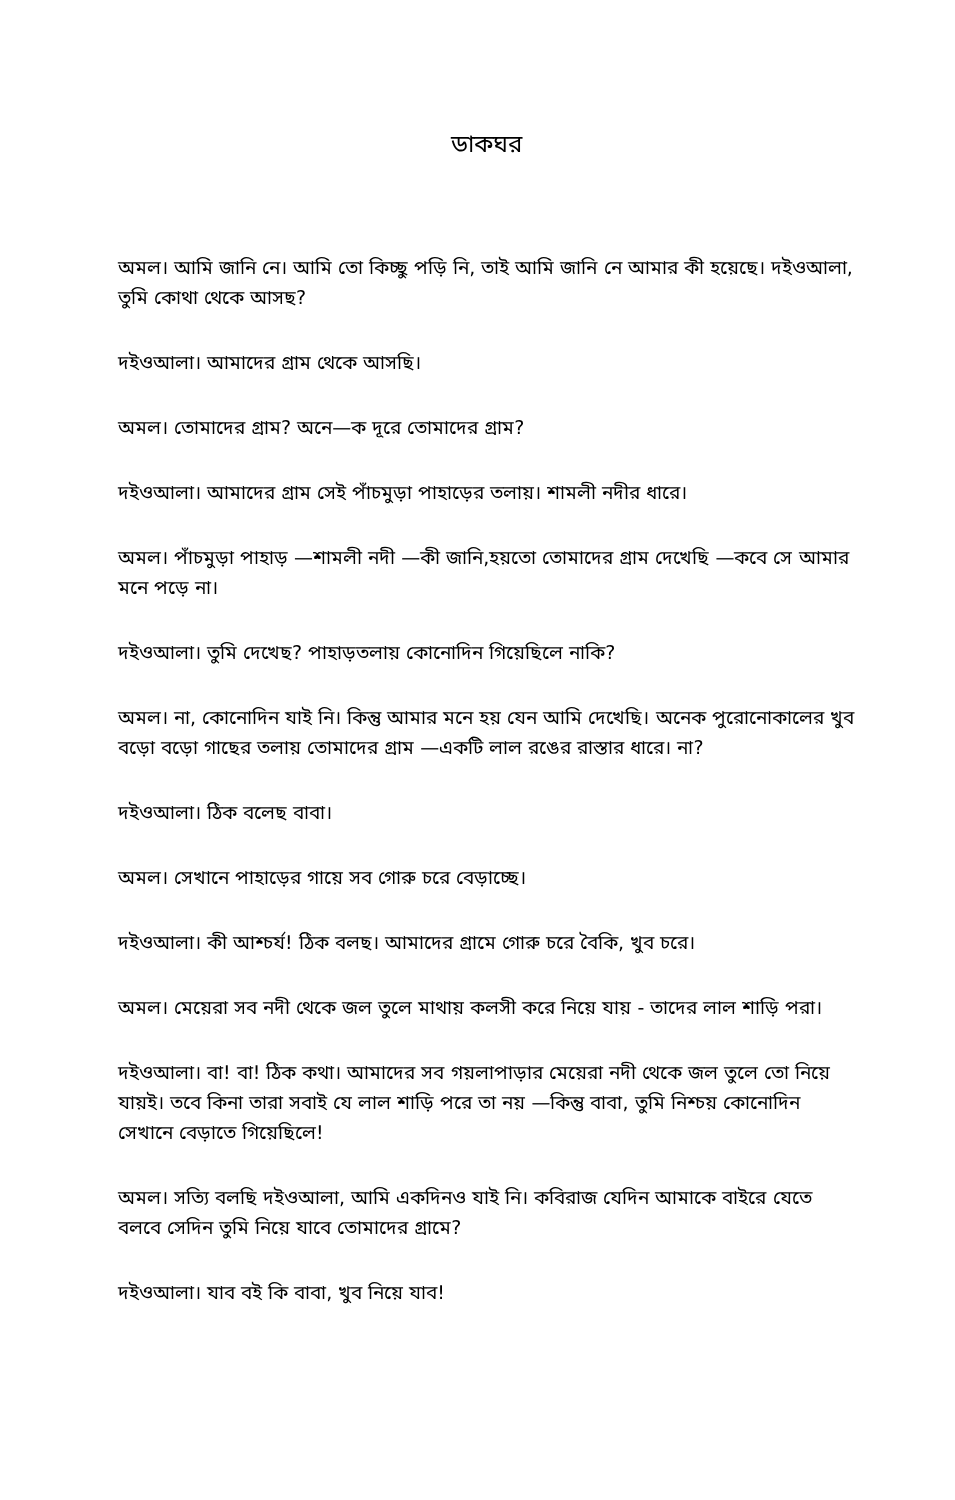ডাকঘর
অমল। আমি জানি নে। আমি তো কিচ্ছু পড়ি নি, তাই আমি জানি নে আমার কী হয়েছে। দইওআলা, তুমি কোথা থেকে আসছ?
দইওআলা। আমাদের গ্রাম থেকে আসছি।
অমল। তোমাদের গ্রাম? অনে—ক দূরে তোমাদের গ্রাম?
দইওআলা। আমাদের গ্রাম সেই পাঁচমুড়া পাহাড়ের তলায়। শামলী নদীর ধারে।
অমল। পাঁচমুড়া পাহাড় —শামলী নদী —কী জানি,হয়তো তোমাদের গ্রাম দেখেছি —কবে সে আমার মনে পড়ে না।
দইওআলা। তুমি দেখেছ? পাহাড়তলায় কোনোদিন গিয়েছিলে নাকি?
অমল। না, কোনোদিন যাই নি। কিন্তু আমার মনে হয় যেন আমি দেখেছি। অনেক পুরোনোকালের খুব বড়ো বড়ো গাছের তলায় তোমাদের গ্রাম —একটি লাল রঙের রাস্তার ধারে। না?
দইওআলা। ঠিক বলেছ বাবা।
অমল। সেখানে পাহাড়ের গায়ে সব গোরু চরে বেড়াচ্ছে।
দইওআলা। কী আশ্চর্য! ঠিক বলছ। আমাদের গ্রামে গোরু চরে বৈকি, খুব চরে।
অমল। মেয়েরা সব নদী থেকে জল তুলে মাথায় কলসী করে নিয়ে যায় - তাদের লাল শাড়ি পরা।
দইওআলা। বা! বা! ঠিক কথা। আমাদের সব গয়লাপাড়ার মেয়েরা নদী থেকে জল তুলে তো নিয়ে যায়ই। তবে কিনা তারা সবাই যে লাল শাড়ি পরে তা নয় —কিন্তু বাবা, তুমি নিশ্চয় কোনোদিন সেখানে বেড়াতে গিয়েছিলে!
অমল। সত্যি বলছি দইওআলা, আমি একদিনও যাই নি। কবিরাজ যেদিন আমাকে বাইরে যেতে বলবে সেদিন তুমি নিয়ে যাবে তোমাদের গ্রামে?
দইওআলা। যাব বই কি বাবা, খুব নিয়ে যাব!